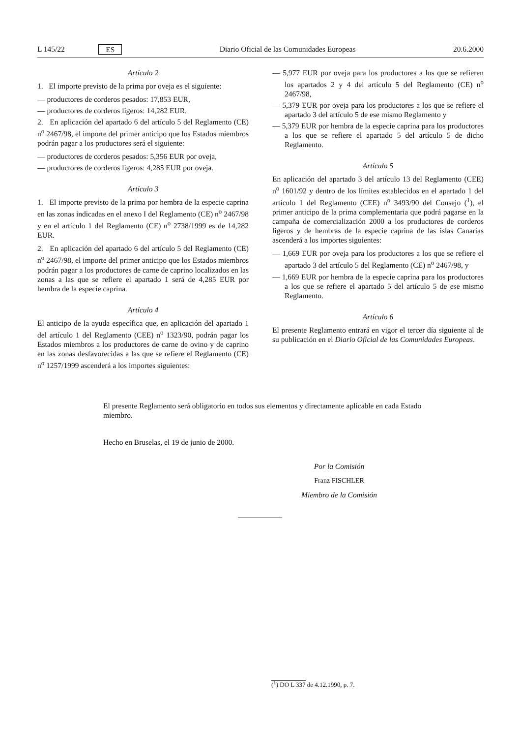L 145/22 ES Diario Oficial de las Comunidades Europeas 20.6.2000
Artículo 2
1. El importe previsto de la prima por oveja es el siguiente:
— productores de corderos pesados: 17,853 EUR,
— productores de corderos ligeros: 14,282 EUR.
2. En aplicación del apartado 6 del artículo 5 del Reglamento (CE) n<sup>o</sup> 2467/98, el importe del primer anticipo que los Estados miembros podrán pagar a los productores será el siguiente:
— productores de corderos pesados: 5,356 EUR por oveja,
— productores de corderos ligeros: 4,285 EUR por oveja.
Artículo 3
1. El importe previsto de la prima por hembra de la especie caprina en las zonas indicadas en el anexo I del Reglamento (CE) n<sup>o</sup> 2467/98 y en el artículo 1 del Reglamento (CE) n<sup>o</sup> 2738/1999 es de 14,282 EUR.
2. En aplicación del apartado 6 del artículo 5 del Reglamento (CE) n<sup>o</sup> 2467/98, el importe del primer anticipo que los Estados miembros podrán pagar a los productores de carne de caprino localizados en las zonas a las que se refiere el apartado 1 será de 4,285 EUR por hembra de la especie caprina.
Artículo 4
El anticipo de la ayuda específica que, en aplicación del apartado 1 del artículo 1 del Reglamento (CEE) n<sup>o</sup> 1323/90, podrán pagar los Estados miembros a los productores de carne de ovino y de caprino en las zonas desfavorecidas a las que se refiere el Reglamento (CE) n<sup>o</sup> 1257/1999 ascenderá a los importes siguientes:
— 5,977 EUR por oveja para los productores a los que se refieren los apartados 2 y 4 del artículo 5 del Reglamento (CE) n<sup>o</sup> 2467/98,
— 5,379 EUR por oveja para los productores a los que se refiere el apartado 3 del artículo 5 de ese mismo Reglamento y
— 5,379 EUR por hembra de la especie caprina para los productores a los que se refiere el apartado 5 del artículo 5 de dicho Reglamento.
Artículo 5
En aplicación del apartado 3 del artículo 13 del Reglamento (CEE) n<sup>o</sup> 1601/92 y dentro de los límites establecidos en el apartado 1 del artículo 1 del Reglamento (CEE) n<sup>o</sup> 3493/90 del Consejo (<sup>1</sup>), el primer anticipo de la prima complementaria que podrá pagarse en la campaña de comercialización 2000 a los productores de corderos ligeros y de hembras de la especie caprina de las islas Canarias ascenderá a los importes siguientes:
— 1,669 EUR por oveja para los productores a los que se refiere el apartado 3 del artículo 5 del Reglamento (CE) n<sup>o</sup> 2467/98, y
— 1,669 EUR por hembra de la especie caprina para los productores a los que se refiere el apartado 5 del artículo 5 de ese mismo Reglamento.
Artículo 6
El presente Reglamento entrará en vigor el tercer día siguiente al de su publicación en el Diario Oficial de las Comunidades Europeas.
El presente Reglamento será obligatorio en todos sus elementos y directamente aplicable en cada Estado miembro.
Hecho en Bruselas, el 19 de junio de 2000.
Por la Comisión
Franz FISCHLER
Miembro de la Comisión
(<sup>1</sup>) DO L 337 de 4.12.1990, p. 7.